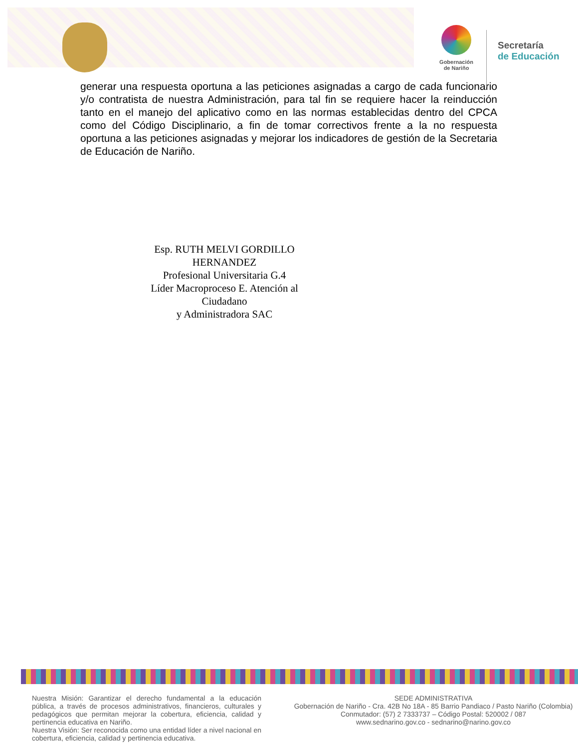Gobernación
de Nariño
Secretaría
de Educación
generar una respuesta oportuna a las peticiones asignadas a cargo de cada funcionario y/o contratista de nuestra Administración, para tal fin se requiere hacer la reinducción tanto en el manejo del aplicativo como en las normas establecidas dentro del CPCA como del Código Disciplinario, a fin de tomar correctivos frente a la no respuesta oportuna a las peticiones asignadas y mejorar los indicadores de gestión de la Secretaria de Educación de Nariño.
Esp. RUTH MELVI GORDILLO HERNANDEZ
Profesional Universitaria G.4
Líder Macroproceso E. Atención al Ciudadano
y Administradora SAC
Nuestra Misión: Garantizar el derecho fundamental a la educación pública, a través de procesos administrativos, financieros, culturales y pedagógicos que permitan mejorar la cobertura, eficiencia, calidad y pertinencia educativa en Nariño.
Nuestra Visión: Ser reconocida como una entidad líder a nivel nacional en cobertura, eficiencia, calidad y pertinencia educativa.
SEDE ADMINISTRATIVA
Gobernación de Nariño - Cra. 42B No 18A - 85 Barrio Pandiaco / Pasto Nariño (Colombia)
Conmutador: (57) 2 7333737 – Código Postal: 520002 / 087
www.sednarino.gov.co - sednarino@narino.gov.co